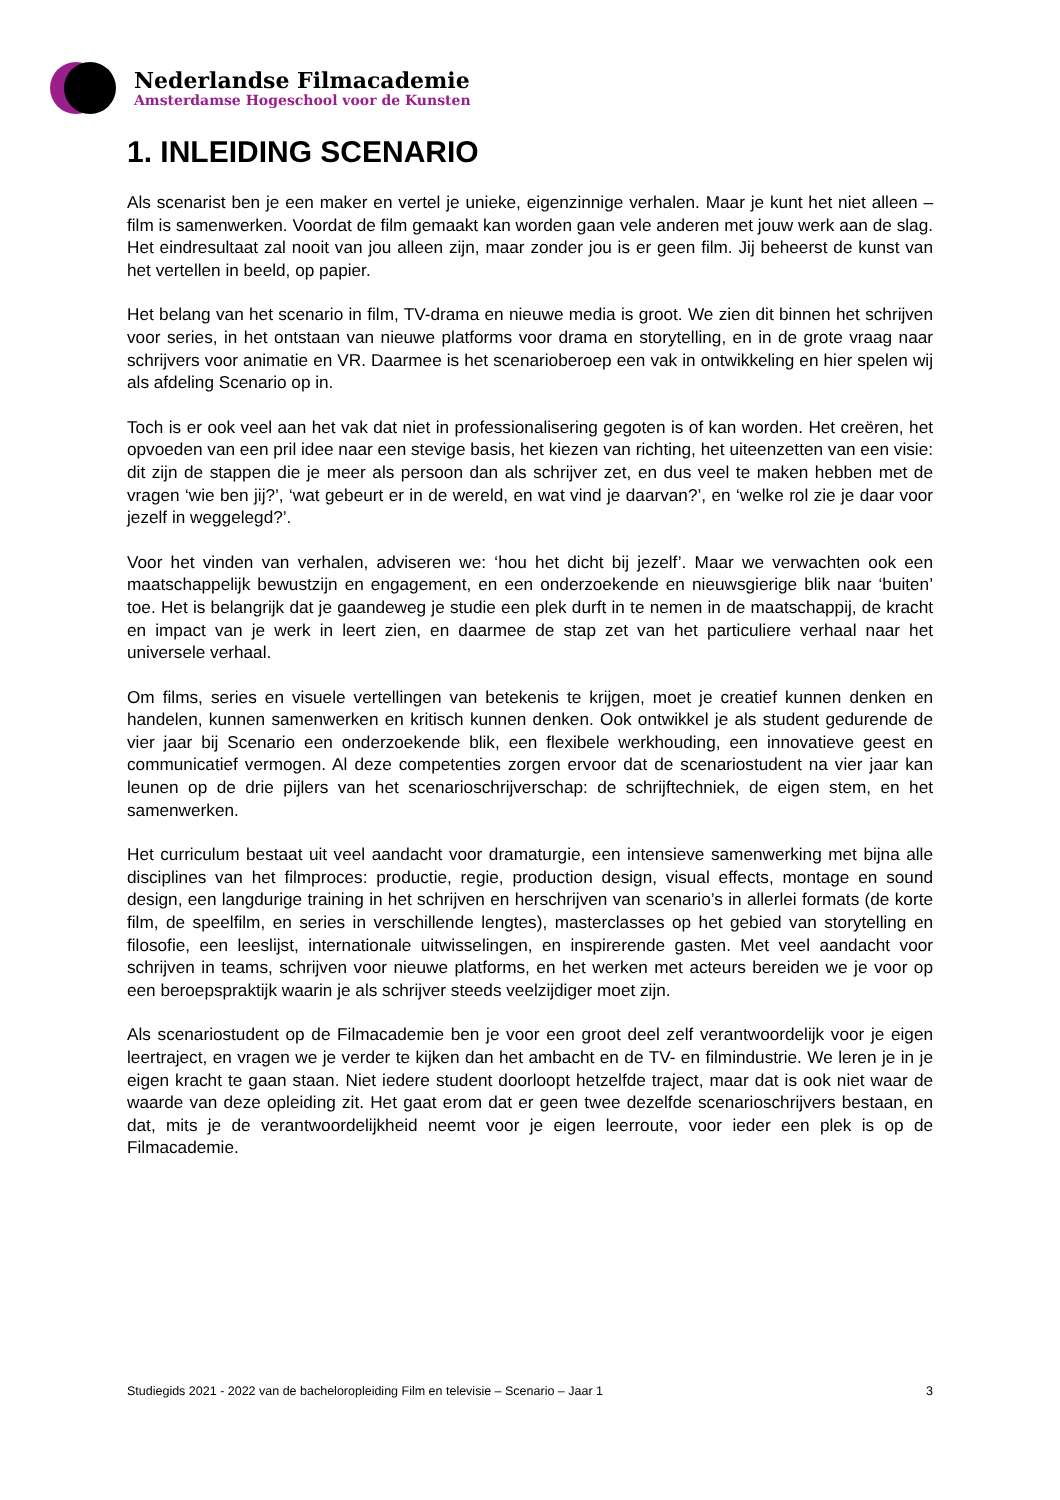Nederlandse Filmacademie
Amsterdamse Hogeschool voor de Kunsten
1. INLEIDING SCENARIO
Als scenarist ben je een maker en vertel je unieke, eigenzinnige verhalen. Maar je kunt het niet alleen – film is samenwerken. Voordat de film gemaakt kan worden gaan vele anderen met jouw werk aan de slag. Het eindresultaat zal nooit van jou alleen zijn, maar zonder jou is er geen film. Jij beheerst de kunst van het vertellen in beeld, op papier.
Het belang van het scenario in film, TV-drama en nieuwe media is groot. We zien dit binnen het schrijven voor series, in het ontstaan van nieuwe platforms voor drama en storytelling, en in de grote vraag naar schrijvers voor animatie en VR. Daarmee is het scenarioberoep een vak in ontwikkeling en hier spelen wij als afdeling Scenario op in.
Toch is er ook veel aan het vak dat niet in professionalisering gegoten is of kan worden. Het creëren, het opvoeden van een pril idee naar een stevige basis, het kiezen van richting, het uiteenzetten van een visie: dit zijn de stappen die je meer als persoon dan als schrijver zet, en dus veel te maken hebben met de vragen ‘wie ben jij?’, ‘wat gebeurt er in de wereld, en wat vind je daarvan?’, en ‘welke rol zie je daar voor jezelf in weggelegd?’.
Voor het vinden van verhalen, adviseren we: ‘hou het dicht bij jezelf’. Maar we verwachten ook een maatschappelijk bewustzijn en engagement, en een onderzoekende en nieuwsgierige blik naar ‘buiten’ toe. Het is belangrijk dat je gaandeweg je studie een plek durft in te nemen in de maatschappij, de kracht en impact van je werk in leert zien, en daarmee de stap zet van het particuliere verhaal naar het universele verhaal.
Om films, series en visuele vertellingen van betekenis te krijgen, moet je creatief kunnen denken en handelen, kunnen samenwerken en kritisch kunnen denken. Ook ontwikkel je als student gedurende de vier jaar bij Scenario een onderzoekende blik, een flexibele werkhouding, een innovatieve geest en communicatief vermogen. Al deze competenties zorgen ervoor dat de scenariostudent na vier jaar kan leunen op de drie pijlers van het scenarioschrijverschap: de schrijftechniek, de eigen stem, en het samenwerken.
Het curriculum bestaat uit veel aandacht voor dramaturgie, een intensieve samenwerking met bijna alle disciplines van het filmproces: productie, regie, production design, visual effects, montage en sound design, een langdurige training in het schrijven en herschrijven van scenario’s in allerlei formats (de korte film, de speelfilm, en series in verschillende lengtes), masterclasses op het gebied van storytelling en filosofie, een leeslijst, internationale uitwisselingen, en inspirerende gasten. Met veel aandacht voor schrijven in teams, schrijven voor nieuwe platforms, en het werken met acteurs bereiden we je voor op een beroepspraktijk waarin je als schrijver steeds veelzijdiger moet zijn.
Als scenariostudent op de Filmacademie ben je voor een groot deel zelf verantwoordelijk voor je eigen leertraject, en vragen we je verder te kijken dan het ambacht en de TV- en filmindustrie. We leren je in je eigen kracht te gaan staan. Niet iedere student doorloopt hetzelfde traject, maar dat is ook niet waar de waarde van deze opleiding zit. Het gaat erom dat er geen twee dezelfde scenarioschrijvers bestaan, en dat, mits je de verantwoordelijkheid neemt voor je eigen leerroute, voor ieder een plek is op de Filmacademie.
Studiegids 2021 - 2022 van de bacheloropleiding Film en televisie – Scenario – Jaar 1 3